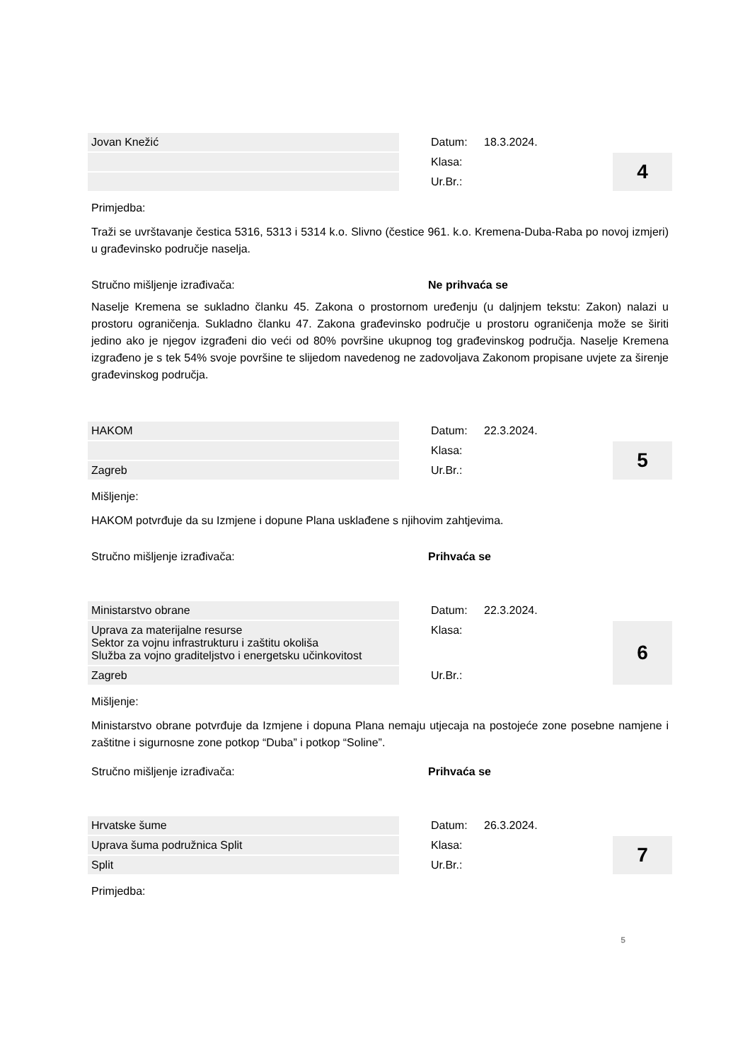| Jovan Knežić | | Datum: | 18.3.2024. | |
| | | Klasa: | | 4 |
| | | Ur.Br.: | | |
Primjedba:
Traži se uvrštavanje čestica 5316, 5313 i 5314 k.o. Slivno (čestice 961. k.o. Kremena-Duba-Raba po novoj izmjeri) u građevinsko područje naselja.
Stručno mišljenje izrađivača: Ne prihvaća se
Naselje Kremena se sukladno članku 45. Zakona o prostornom uređenju (u daljnjem tekstu: Zakon) nalazi u prostoru ograničenja. Sukladno članku 47. Zakona građevinsko područje u prostoru ograničenja može se širiti jedino ako je njegov izgrađeni dio veći od 80% površine ukupnog tog građevinskog područja. Naselje Kremena izgrađeno je s tek 54% svoje površine te slijedom navedenog ne zadovoljava Zakonom propisane uvjete za širenje građevinskog područja.
| HAKOM | | Datum: | 22.3.2024. | |
| | | Klasa: | | 5 |
| Zagreb | | Ur.Br.: | | |
Mišljenje:
HAKOM potvrđuje da su Izmjene i dopune Plana usklađene s njihovim zahtjevima.
Stručno mišljenje izrađivača: Prihvaća se
| Ministarstvo obrane | | Datum: | 22.3.2024. | |
| Uprava za materijalne resurse Sektor za vojnu infrastrukturu i zaštitu okoliša Služba za vojno graditeljstvo i energetsku učinkovitost | | Klasa: | | 6 |
| Zagreb | | Ur.Br.: | | |
Mišljenje:
Ministarstvo obrane potvrđuje da Izmjene i dopuna Plana nemaju utjecaja na postojeće zone posebne namjene i zaštitne i sigurnosne zone potkop “Duba” i potkop “Soline”.
Stručno mišljenje izrađivača: Prihvaća se
| Hrvatske šume | | Datum: | 26.3.2024. | |
| Uprava šuma podružnica Split | | Klasa: | | 7 |
| Split | | Ur.Br.: | | |
Primjedba:
5